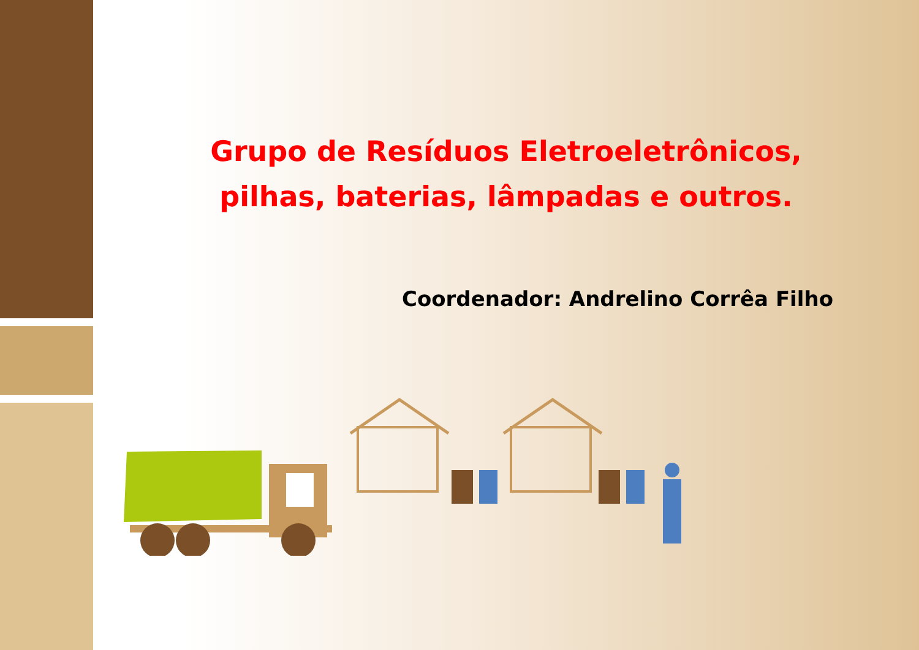Grupo de Resíduos Eletroeletrônicos, pilhas, baterias, lâmpadas e outros.
Coordenador: Andrelino Corrêa Filho